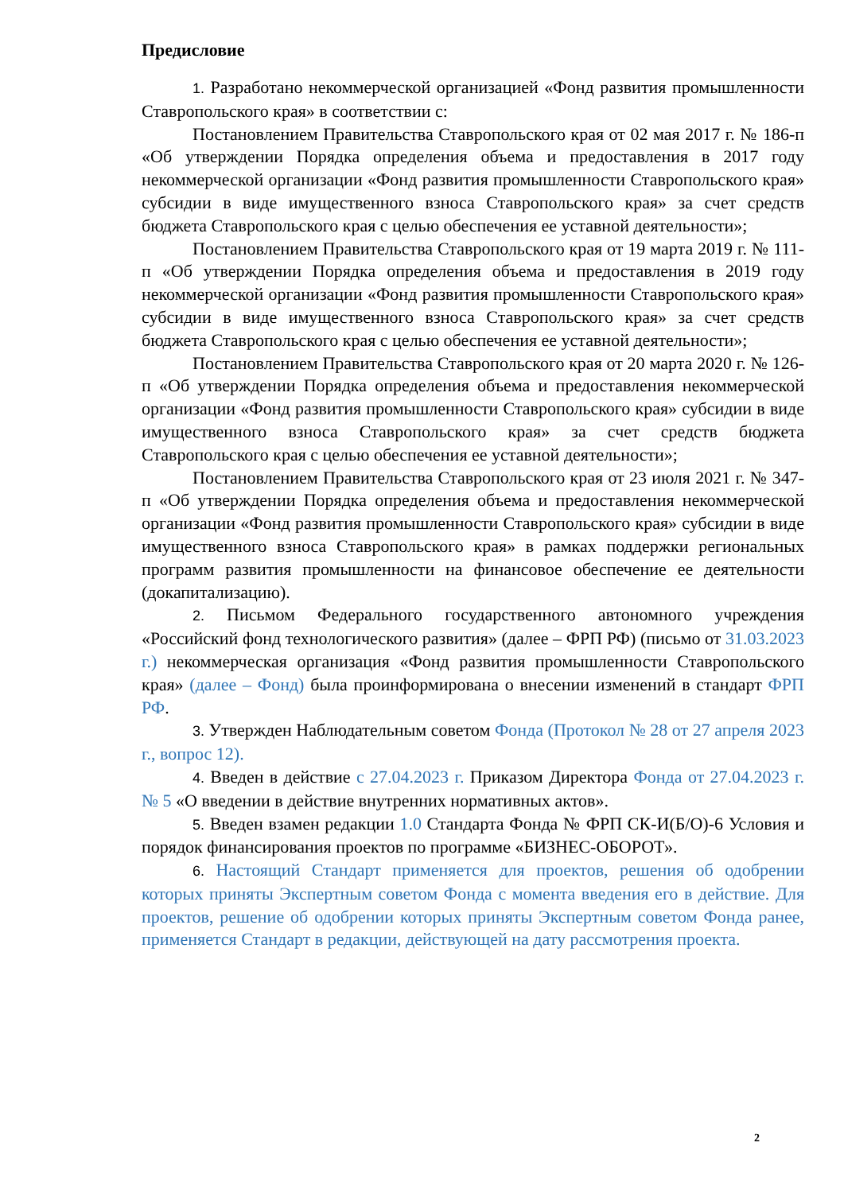Предисловие
1. Разработано некоммерческой организацией «Фонд развития промышленности Ставропольского края» в соответствии с:
Постановлением Правительства Ставропольского края от 02 мая 2017 г. № 186-п «Об утверждении Порядка определения объема и предоставления в 2017 году некоммерческой организации «Фонд развития промышленности Ставропольского края» субсидии в виде имущественного взноса Ставропольского края» за счет средств бюджета Ставропольского края с целью обеспечения ее уставной деятельности»;
Постановлением Правительства Ставропольского края от 19 марта 2019 г. № 111-п «Об утверждении Порядка определения объема и предоставления в 2019 году некоммерческой организации «Фонд развития промышленности Ставропольского края» субсидии в виде имущественного взноса Ставропольского края» за счет средств бюджета Ставропольского края с целью обеспечения ее уставной деятельности»;
Постановлением Правительства Ставропольского края от 20 марта 2020 г. № 126-п «Об утверждении Порядка определения объема и предоставления некоммерческой организации «Фонд развития промышленности Ставропольского края» субсидии в виде имущественного взноса Ставропольского края» за счет средств бюджета Ставропольского края с целью обеспечения ее уставной деятельности»;
Постановлением Правительства Ставропольского края от 23 июля 2021 г. № 347-п «Об утверждении Порядка определения объема и предоставления некоммерческой организации «Фонд развития промышленности Ставропольского края» субсидии в виде имущественного взноса Ставропольского края» в рамках поддержки региональных программ развития промышленности на финансовое обеспечение ее деятельности (докапитализацию).
2. Письмом Федерального государственного автономного учреждения «Российский фонд технологического развития» (далее – ФРП РФ) (письмо от 31.03.2023 г.) некоммерческая организация «Фонд развития промышленности Ставропольского края» (далее – Фонд) была проинформирована о внесении изменений в стандарт ФРП РФ.
3. Утвержден Наблюдательным советом Фонда (Протокол № 28 от 27 апреля 2023 г., вопрос 12).
4. Введен в действие с 27.04.2023 г. Приказом Директора Фонда от 27.04.2023 г. № 5 «О введении в действие внутренних нормативных актов».
5. Введен взамен редакции 1.0 Стандарта Фонда № ФРП СК-И(Б/О)-6 Условия и порядок финансирования проектов по программе «БИЗНЕС-ОБОРОТ».
6. Настоящий Стандарт применяется для проектов, решения об одобрении которых приняты Экспертным советом Фонда с момента введения его в действие. Для проектов, решение об одобрении которых приняты Экспертным советом Фонда ранее, применяется Стандарт в редакции, действующей на дату рассмотрения проекта.
2